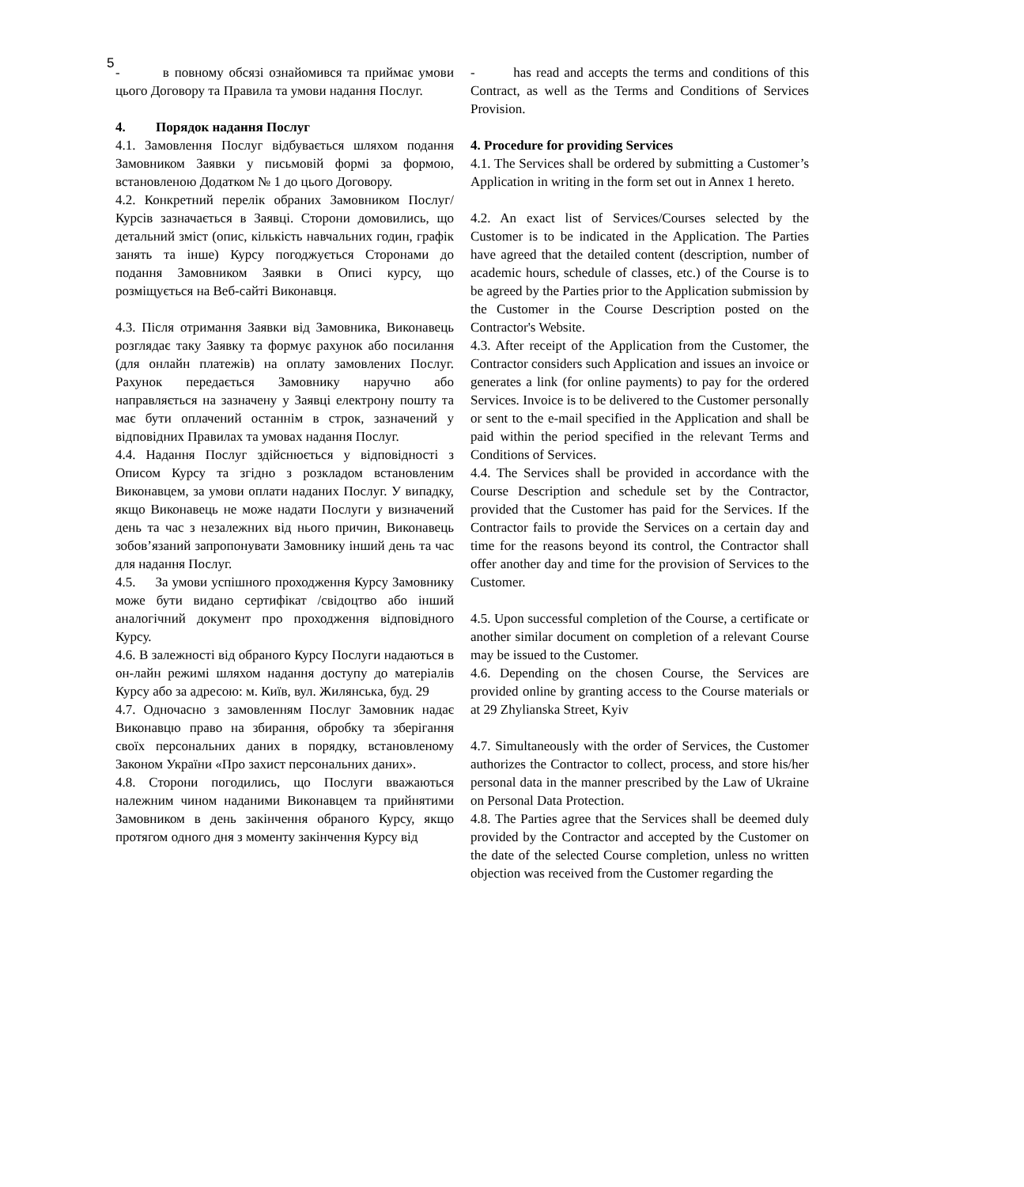5
- в повному обсязі ознайомився та приймає умови цього Договору та Правила та умови надання Послуг.
4. Порядок надання Послуг
4.1. Замовлення Послуг відбувається шляхом подання Замовником Заявки у письмовій формі за формою, встановленою Додатком № 1 до цього Договору.
4.2. Конкретний перелік обраних Замовником Послуг/Курсів зазначається в Заявці. Сторони домовились, що детальний зміст (опис, кількість навчальних годин, графік занять та інше) Курсу погоджується Сторонами до подання Замовником Заявки в Описі курсу, що розміщується на Веб-сайті Виконавця.
4.3. Після отримання Заявки від Замовника, Виконавець розглядає таку Заявку та формує рахунок або посилання (для онлайн платежів) на оплату замовлених Послуг. Рахунок передається Замовнику наручно або направляється на зазначену у Заявці електрону пошту та має бути оплачений останнім в строк, зазначений у відповідних Правилах та умовах надання Послуг.
4.4. Надання Послуг здійснюється у відповідності з Описом Курсу та згідно з розкладом встановленим Виконавцем, за умови оплати наданих Послуг. У випадку, якщо Виконавець не може надати Послуги у визначений день та час з незалежних від нього причин, Виконавець зобов’язаний запропонувати Замовнику інший день та час для надання Послуг.
4.5. За умови успішного проходження Курсу Замовнику може бути видано сертифікат /свідоцтво або інший аналогічний документ про проходження відповідного Курсу.
4.6. В залежності від обраного Курсу Послуги надаються в он-лайн режимі шляхом надання доступу до матеріалів Курсу або за адресою: м. Київ, вул. Жилянська, буд. 29
4.7. Одночасно з замовленням Послуг Замовник надає Виконавцю право на збирання, обробку та зберігання своїх персональних даних в порядку, встановленому Законом України «Про захист персональних даних».
4.8. Сторони погодились, що Послуги вважаються належним чином наданими Виконавцем та прийнятими Замовником в день закінчення обраного Курсу, якщо протягом одного дня з моменту закінчення Курсу від
- has read and accepts the terms and conditions of this Contract, as well as the Terms and Conditions of Services Provision.
4. Procedure for providing Services
4.1. The Services shall be ordered by submitting a Customer’s Application in writing in the form set out in Annex 1 hereto.
4.2. An exact list of Services/Courses selected by the Customer is to be indicated in the Application. The Parties have agreed that the detailed content (description, number of academic hours, schedule of classes, etc.) of the Course is to be agreed by the Parties prior to the Application submission by the Customer in the Course Description posted on the Contractor's Website.
4.3. After receipt of the Application from the Customer, the Contractor considers such Application and issues an invoice or generates a link (for online payments) to pay for the ordered Services. Invoice is to be delivered to the Customer personally or sent to the e-mail specified in the Application and shall be paid within the period specified in the relevant Terms and Conditions of Services.
4.4. The Services shall be provided in accordance with the Course Description and schedule set by the Contractor, provided that the Customer has paid for the Services. If the Contractor fails to provide the Services on a certain day and time for the reasons beyond its control, the Contractor shall offer another day and time for the provision of Services to the Customer.
4.5. Upon successful completion of the Course, a certificate or another similar document on completion of a relevant Course may be issued to the Customer.
4.6. Depending on the chosen Course, the Services are provided online by granting access to the Course materials or at 29 Zhylianska Street, Kyiv
4.7. Simultaneously with the order of Services, the Customer authorizes the Contractor to collect, process, and store his/her personal data in the manner prescribed by the Law of Ukraine on Personal Data Protection.
4.8. The Parties agree that the Services shall be deemed duly provided by the Contractor and accepted by the Customer on the date of the selected Course completion, unless no written objection was received from the Customer regarding the